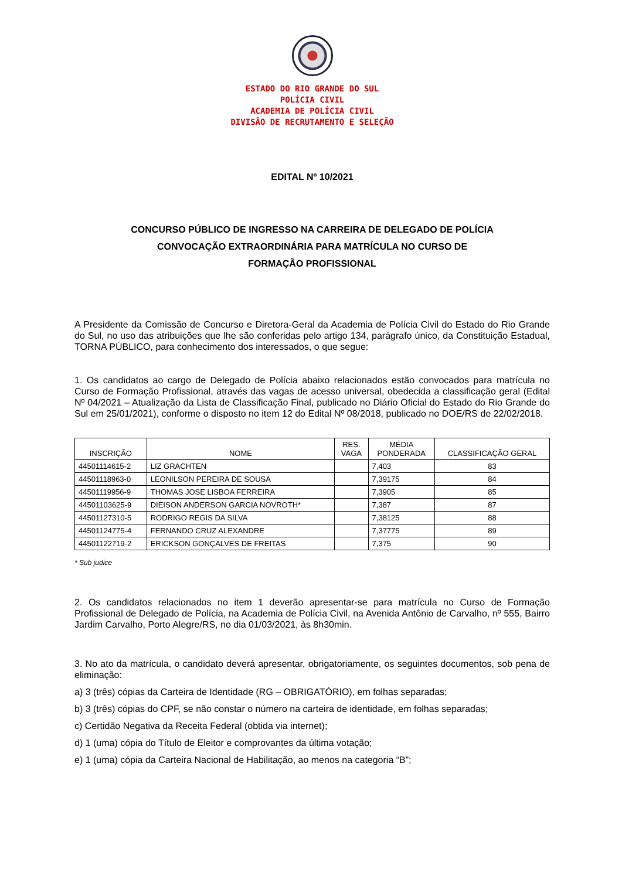ESTADO DO RIO GRANDE DO SUL
POLÍCIA CIVIL
ACADEMIA DE POLÍCIA CIVIL
DIVISÃO DE RECRUTAMENTO E SELEÇÃO
EDITAL Nº 10/2021
CONCURSO PÚBLICO DE INGRESSO NA CARREIRA DE DELEGADO DE POLÍCIA
CONVOCAÇÃO EXTRAORDINÁRIA PARA MATRÍCULA NO CURSO DE
FORMAÇÃO PROFISSIONAL
A Presidente da Comissão de Concurso e Diretora-Geral da Academia de Polícia Civil do Estado do Rio Grande do Sul, no uso das atribuições que lhe são conferidas pelo artigo 134, parágrafo único, da Constituição Estadual, TORNA PÚBLICO, para conhecimento dos interessados, o que segue:
1. Os candidatos ao cargo de Delegado de Polícia abaixo relacionados estão convocados para matrícula no Curso de Formação Profissional, através das vagas de acesso universal, obedecida a classificação geral (Edital Nº 04/2021 – Atualização da Lista de Classificação Final, publicado no Diário Oficial do Estado do Rio Grande do Sul em 25/01/2021), conforme o disposto no item 12 do Edital Nº 08/2018, publicado no DOE/RS de 22/02/2018.
| INSCRIÇÃO | NOME | RES. VAGA | MÉDIA PONDERADA | CLASSIFICAÇÃO GERAL |
| --- | --- | --- | --- | --- |
| 44501114615-2 | LIZ GRACHTEN | | 7,403 | 83 |
| 44501118963-0 | LEONILSON PEREIRA DE SOUSA | | 7,39175 | 84 |
| 44501119956-9 | THOMAS JOSE LISBOA FERREIRA | | 7,3905 | 85 |
| 44501103625-9 | DIEISON ANDERSON GARCIA NOVROTH* | | 7,387 | 87 |
| 44501127310-5 | RODRIGO REGIS DA SILVA | | 7,38125 | 88 |
| 44501124775-4 | FERNANDO CRUZ ALEXANDRE | | 7,37775 | 89 |
| 44501122719-2 | ERICKSON GONÇALVES DE FREITAS | | 7,375 | 90 |
* Sub judice
2. Os candidatos relacionados no item 1 deverão apresentar-se para matrícula no Curso de Formação Profissional de Delegado de Polícia, na Academia de Polícia Civil, na Avenida Antônio de Carvalho, nº 555, Bairro Jardim Carvalho, Porto Alegre/RS, no dia 01/03/2021, às 8h30min.
3. No ato da matrícula, o candidato deverá apresentar, obrigatoriamente, os seguintes documentos, sob pena de eliminação:
a) 3 (três) cópias da Carteira de Identidade (RG – OBRIGATÓRIO), em folhas separadas;
b) 3 (três) cópias do CPF, se não constar o número na carteira de identidade, em folhas separadas;
c) Certidão Negativa da Receita Federal (obtida via internet);
d) 1 (uma) cópia do Título de Eleitor e comprovantes da última votação;
e) 1 (uma) cópia da Carteira Nacional de Habilitação, ao menos na categoria “B”;